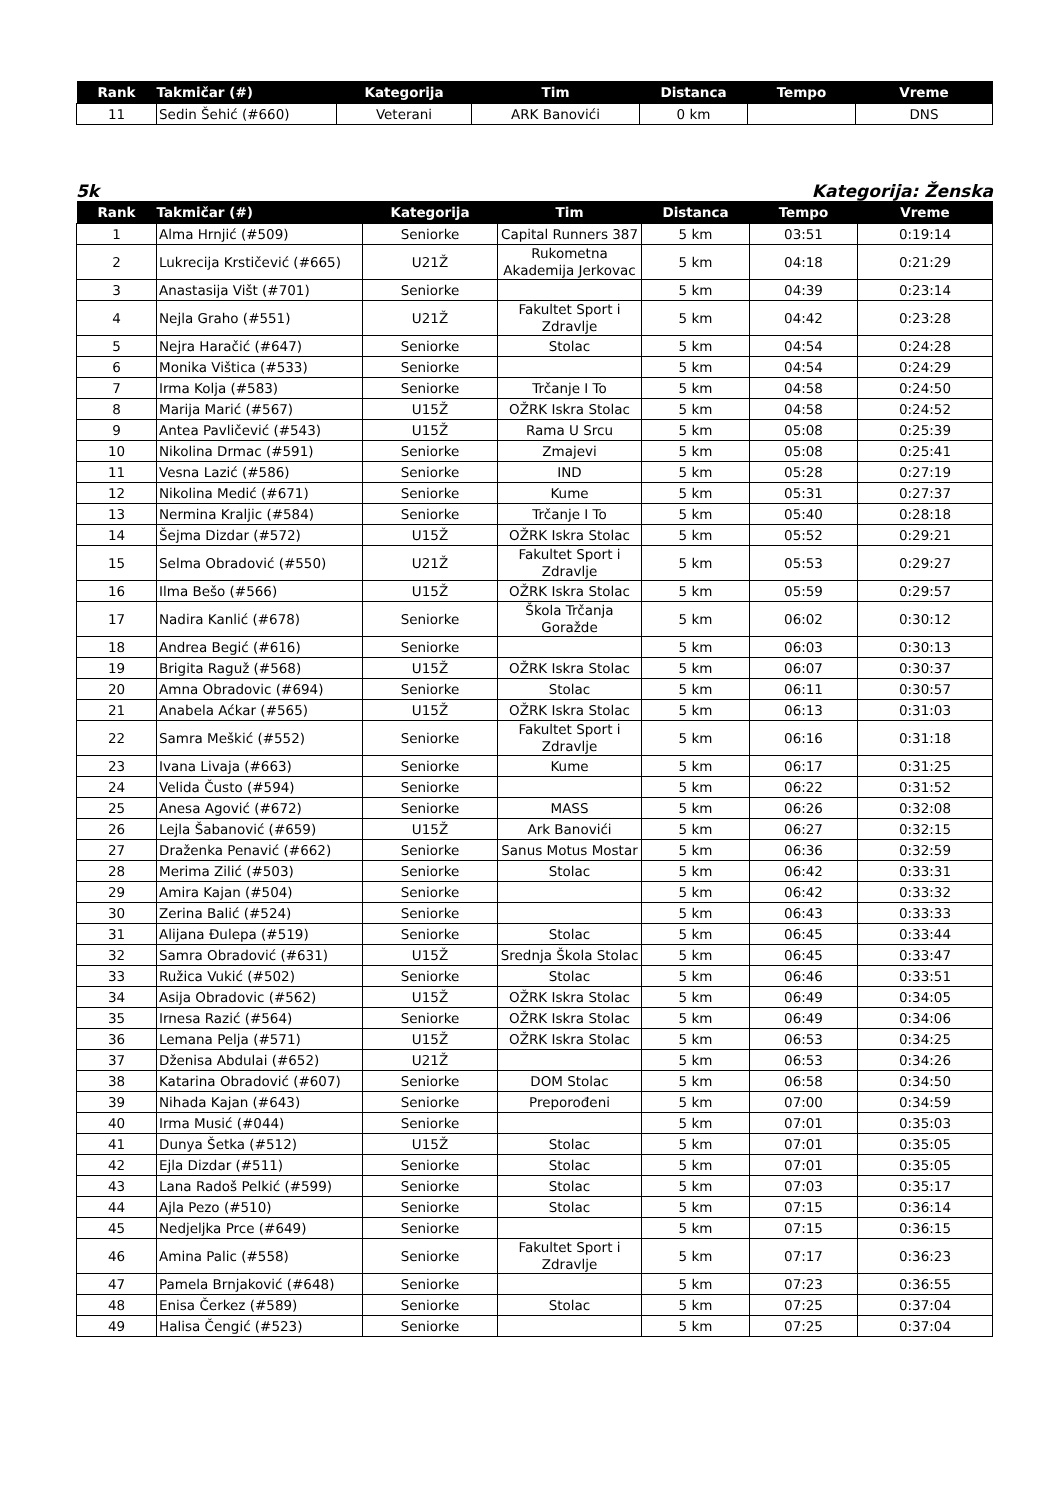| Rank | Takmičar (#) | Kategorija | Tim | Distanca | Tempo | Vreme |
| --- | --- | --- | --- | --- | --- | --- |
| 11 | Sedin Šehić (#660) | Veterani | ARK Banovići | 0 km | | DNS |
5k Kategorija: Ženska
| Rank | Takmičar (#) | Kategorija | Tim | Distanca | Tempo | Vreme |
| --- | --- | --- | --- | --- | --- | --- |
| 1 | Alma Hrnjić (#509) | Seniorke | Capital Runners 387 | 5 km | 03:51 | 0:19:14 |
| 2 | Lukrecija Krstičević (#665) | U21Ž | Rukometna Akademija Jerkovac | 5 km | 04:18 | 0:21:29 |
| 3 | Anastasija Višt (#701) | Seniorke | | 5 km | 04:39 | 0:23:14 |
| 4 | Nejla Graho (#551) | U21Ž | Fakultet Sport i Zdravlje | 5 km | 04:42 | 0:23:28 |
| 5 | Nejra Haračić (#647) | Seniorke | Stolac | 5 km | 04:54 | 0:24:28 |
| 6 | Monika Vištica (#533) | Seniorke | | 5 km | 04:54 | 0:24:29 |
| 7 | Irma Kolja (#583) | Seniorke | Trčanje I To | 5 km | 04:58 | 0:24:50 |
| 8 | Marija Marić (#567) | U15Ž | OŽRK Iskra Stolac | 5 km | 04:58 | 0:24:52 |
| 9 | Antea Pavličević (#543) | U15Ž | Rama U Srcu | 5 km | 05:08 | 0:25:39 |
| 10 | Nikolina Drmac (#591) | Seniorke | Zmajevi | 5 km | 05:08 | 0:25:41 |
| 11 | Vesna Lazić (#586) | Seniorke | IND | 5 km | 05:28 | 0:27:19 |
| 12 | Nikolina Medić (#671) | Seniorke | Kume | 5 km | 05:31 | 0:27:37 |
| 13 | Nermina Kraljic (#584) | Seniorke | Trčanje I To | 5 km | 05:40 | 0:28:18 |
| 14 | Šejma Dizdar (#572) | U15Ž | OŽRK Iskra Stolac | 5 km | 05:52 | 0:29:21 |
| 15 | Selma Obradović (#550) | U21Ž | Fakultet Sport i Zdravlje | 5 km | 05:53 | 0:29:27 |
| 16 | Ilma Bešo (#566) | U15Ž | OŽRK Iskra Stolac | 5 km | 05:59 | 0:29:57 |
| 17 | Nadira Kanlić (#678) | Seniorke | Škola Trčanja Goražde | 5 km | 06:02 | 0:30:12 |
| 18 | Andrea Begić (#616) | Seniorke | | 5 km | 06:03 | 0:30:13 |
| 19 | Brigita Raguž (#568) | U15Ž | OŽRK Iskra Stolac | 5 km | 06:07 | 0:30:37 |
| 20 | Amna Obradovic (#694) | Seniorke | Stolac | 5 km | 06:11 | 0:30:57 |
| 21 | Anabela Aćkar (#565) | U15Ž | OŽRK Iskra Stolac | 5 km | 06:13 | 0:31:03 |
| 22 | Samra Meškić (#552) | Seniorke | Fakultet Sport i Zdravlje | 5 km | 06:16 | 0:31:18 |
| 23 | Ivana Livaja (#663) | Seniorke | Kume | 5 km | 06:17 | 0:31:25 |
| 24 | Velida Čusto (#594) | Seniorke | | 5 km | 06:22 | 0:31:52 |
| 25 | Anesa Agović (#672) | Seniorke | MASS | 5 km | 06:26 | 0:32:08 |
| 26 | Lejla Šabanović (#659) | U15Ž | Ark Banovići | 5 km | 06:27 | 0:32:15 |
| 27 | Draženka Penavić (#662) | Seniorke | Sanus Motus Mostar | 5 km | 06:36 | 0:32:59 |
| 28 | Merima Zilić (#503) | Seniorke | Stolac | 5 km | 06:42 | 0:33:31 |
| 29 | Amira Kajan (#504) | Seniorke | | 5 km | 06:42 | 0:33:32 |
| 30 | Zerina Balić (#524) | Seniorke | | 5 km | 06:43 | 0:33:33 |
| 31 | Alijana Đulepa (#519) | Seniorke | Stolac | 5 km | 06:45 | 0:33:44 |
| 32 | Samra Obradović (#631) | U15Ž | Srednja Škola Stolac | 5 km | 06:45 | 0:33:47 |
| 33 | Ružica Vukić (#502) | Seniorke | Stolac | 5 km | 06:46 | 0:33:51 |
| 34 | Asija Obradovic (#562) | U15Ž | OŽRK Iskra Stolac | 5 km | 06:49 | 0:34:05 |
| 35 | Irnesa Razić (#564) | Seniorke | OŽRK Iskra Stolac | 5 km | 06:49 | 0:34:06 |
| 36 | Lemana Pelja (#571) | U15Ž | OŽRK Iskra Stolac | 5 km | 06:53 | 0:34:25 |
| 37 | Dženisa Abdulai (#652) | U21Ž | | 5 km | 06:53 | 0:34:26 |
| 38 | Katarina Obradović (#607) | Seniorke | DOM Stolac | 5 km | 06:58 | 0:34:50 |
| 39 | Nihada Kajan (#643) | Seniorke | Preporođeni | 5 km | 07:00 | 0:34:59 |
| 40 | Irma Musić (#044) | Seniorke | | 5 km | 07:01 | 0:35:03 |
| 41 | Dunya Šetka (#512) | U15Ž | Stolac | 5 km | 07:01 | 0:35:05 |
| 42 | Ejla Dizdar (#511) | Seniorke | Stolac | 5 km | 07:01 | 0:35:05 |
| 43 | Lana Radoš Pelkić (#599) | Seniorke | Stolac | 5 km | 07:03 | 0:35:17 |
| 44 | Ajla Pezo (#510) | Seniorke | Stolac | 5 km | 07:15 | 0:36:14 |
| 45 | Nedjeljka Prce (#649) | Seniorke | | 5 km | 07:15 | 0:36:15 |
| 46 | Amina Palic (#558) | Seniorke | Fakultet Sport i Zdravlje | 5 km | 07:17 | 0:36:23 |
| 47 | Pamela Brnjaković (#648) | Seniorke | | 5 km | 07:23 | 0:36:55 |
| 48 | Enisa Čerkez (#589) | Seniorke | Stolac | 5 km | 07:25 | 0:37:04 |
| 49 | Halisa Čengić (#523) | Seniorke | | 5 km | 07:25 | 0:37:04 |